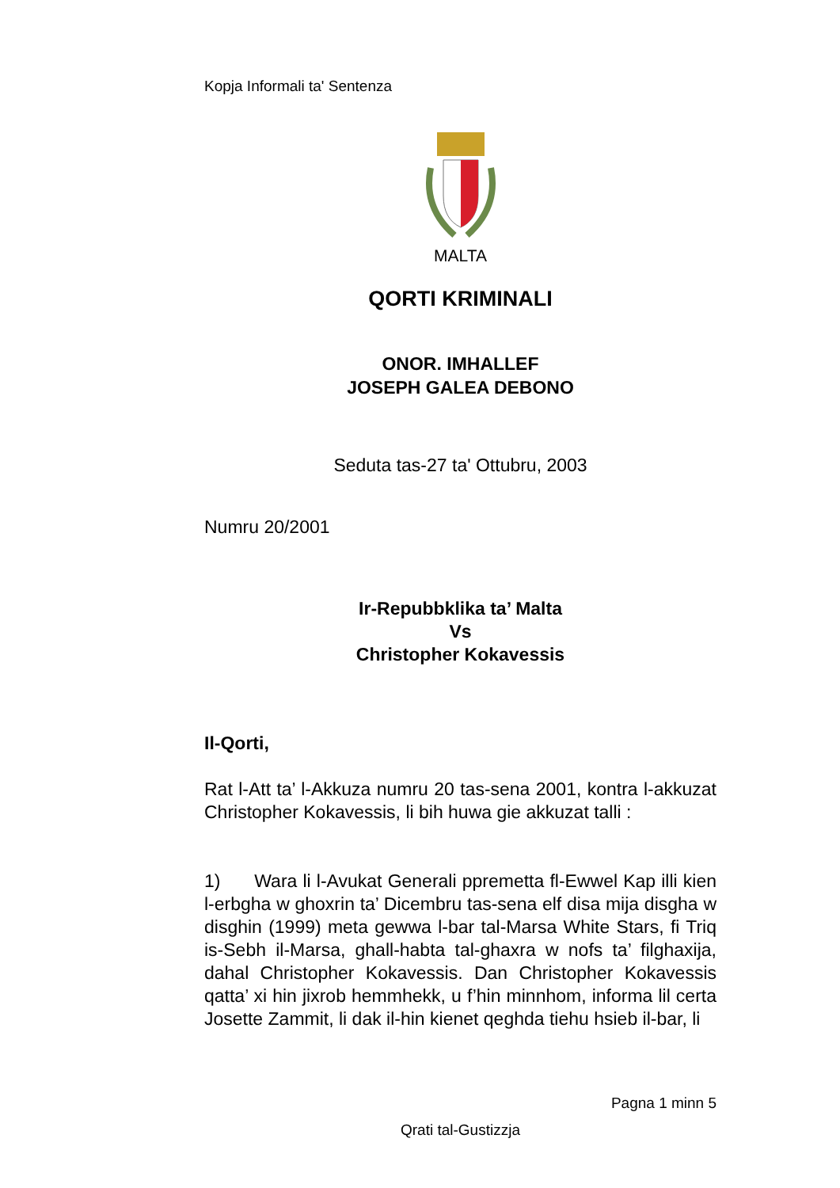Kopja Informali ta' Sentenza
MALTA
QORTI KRIMINALI
ONOR. IMHALLEF
JOSEPH GALEA DEBONO
Seduta tas-27 ta' Ottubru, 2003
Numru 20/2001
Ir-Repubbklika ta’ Malta
Vs
Christopher Kokavessis
Il-Qorti,
Rat l-Att ta’ l-Akkuza numru 20 tas-sena 2001, kontra l-akkuzat Christopher Kokavessis, li bih huwa gie akkuzat talli :
1) Wara li l-Avukat Generali ppremetta fl-Ewwel Kap illi kien l-erbgha w ghoxrin ta’ Dicembru tas-sena elf disa mija disgha w disghin (1999) meta gewwa l-bar tal-Marsa White Stars, fi Triq is-Sebh il-Marsa, ghall-habta tal-ghaxra w nofs ta’ filghaxija, dahal Christopher Kokavessis. Dan Christopher Kokavessis qatta’ xi hin jixrob hemmhekk, u f’hin minnhom, informa lil certa Josette Zammit, li dak il-hin kienet qeghda tiehu hsieb il-bar, li
Pagna 1 minn 5
Qrati tal-Gustizzja